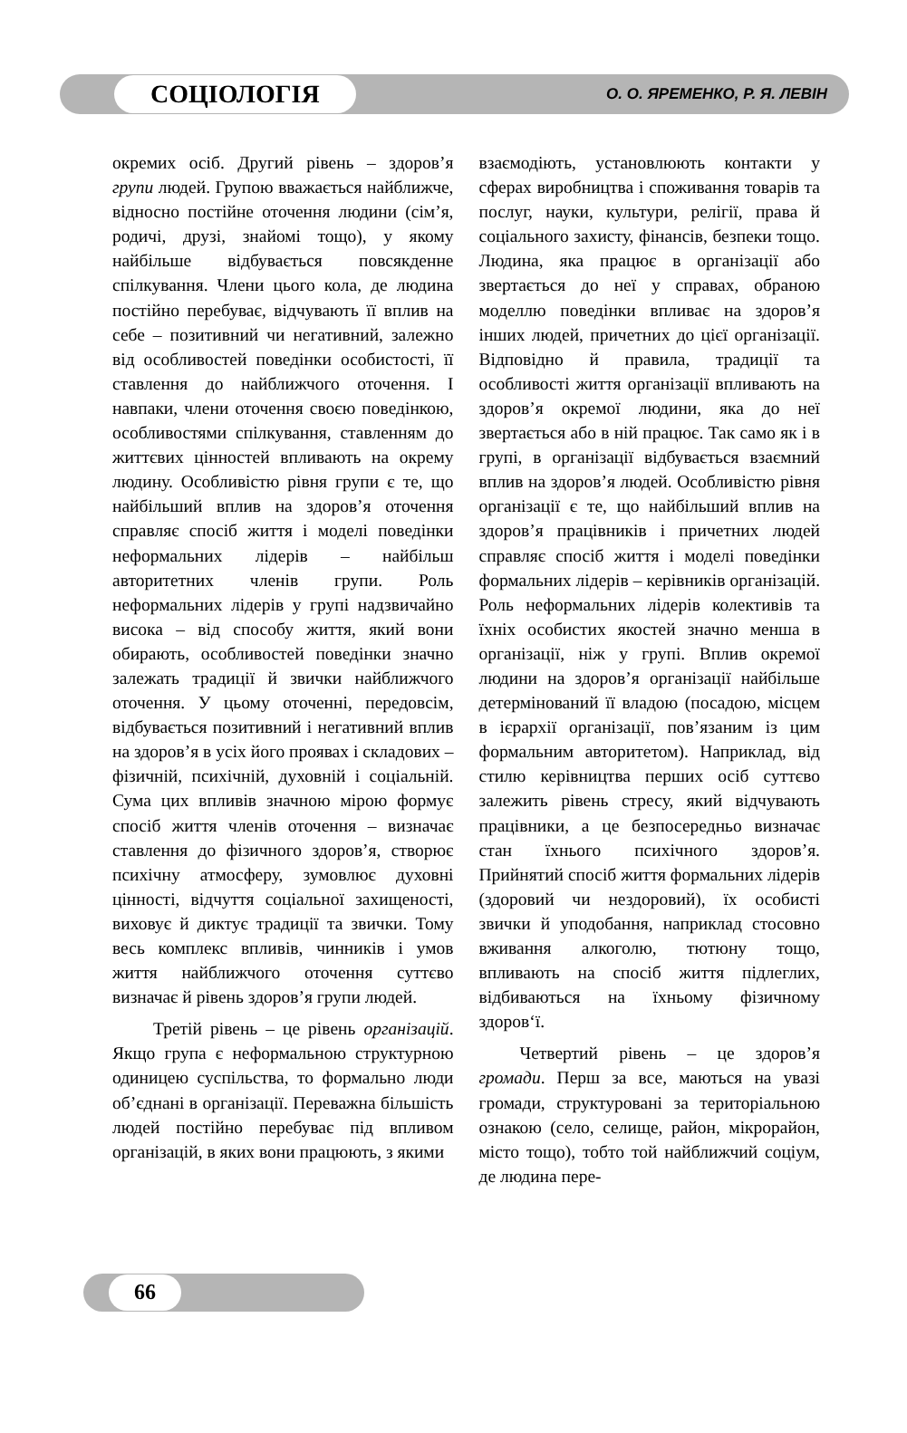СОЦІОЛОГІЯ
О. О. ЯРЕМЕНКО, Р. Я. ЛЕВІН
окремих осіб. Другий рівень – здоров’я групи людей. Групою вважається найближче, відносно постійне оточення людини (сім’я, родичі, друзі, знайомі тощо), у якому найбільше відбувається повсякденне спілкування. Члени цього кола, де людина постійно перебуває, відчувають її вплив на себе – позитивний чи негативний, залежно від особливостей поведінки особистості, її ставлення до найближчого оточення. І навпаки, члени оточення своєю поведінкою, особливостями спілкування, ставленням до життєвих цінностей впливають на окрему людину. Особливістю рівня групи є те, що найбільший вплив на здоров’я оточення справляє спосіб життя і моделі поведінки неформальних лідерів – найбільш авторитетних членів групи. Роль неформальних лідерів у групі надзвичайно висока – від способу життя, який вони обирають, особливостей поведінки значно залежать традиції й звички найближчого оточення. У цьому оточенні, передовсім, відбувається позитивний і негативний вплив на здоров’я в усіх його проявах і складових – фізичній, психічній, духовній і соціальній. Сума цих впливів значною мірою формує спосіб життя членів оточення – визначає ставлення до фізичного здоров’я, створює психічну атмосферу, зумовлює духовні цінності, відчуття соціальної захищеності, виховує й диктує традиції та звички. Тому весь комплекс впливів, чинників і умов життя найближчого оточення суттєво визначає й рівень здоров’я групи людей.
Третій рівень – це рівень організацій. Якщо група є неформальною структурною одиницею суспільства, то формально люди об’єднані в організації. Переважна більшість людей постійно перебуває під впливом організацій, в яких вони працюють, з якими
взаємодіють, установлюють контакти у сферах виробництва і споживання товарів та послуг, науки, культури, релігії, права й соціального захисту, фінансів, безпеки тощо. Людина, яка працює в організації або звертається до неї у справах, обраною моделлю поведінки впливає на здоров’я інших людей, причетних до цієї організації. Відповідно й правила, традиції та особливості життя організації впливають на здоров’я окремої людини, яка до неї звертається або в ній працює. Так само як і в групі, в організації відбувається взаємний вплив на здоров’я людей. Особливістю рівня організації є те, що найбільший вплив на здоров’я працівників і причетних людей справляє спосіб життя і моделі поведінки формальних лідерів – керівників організацій. Роль неформальних лідерів колективів та їхніх особистих якостей значно менша в організації, ніж у групі. Вплив окремої людини на здоров’я організації найбільше детермінований її владою (посадою, місцем в ієрархії організації, пов’язаним із цим формальним авторитетом). Наприклад, від стилю керівництва перших осіб суттєво залежить рівень стресу, який відчувають працівники, а це безпосередньо визначає стан їхнього психічного здоров’я. Прийнятий спосіб життя формальних лідерів (здоровий чи нездоровий), їх особисті звички й уподобання, наприклад стосовно вживання алкоголю, тютюну тощо, впливають на спосіб життя підлеглих, відбиваються на їхньому фізичному здоров‘ї.
Четвертий рівень – це здоров’я громади. Перш за все, маються на увазі громади, структуровані за територіальною ознакою (село, селище, район, мікрорайон, місто тощо), тобто той найближчий соціум, де людина пере-
66